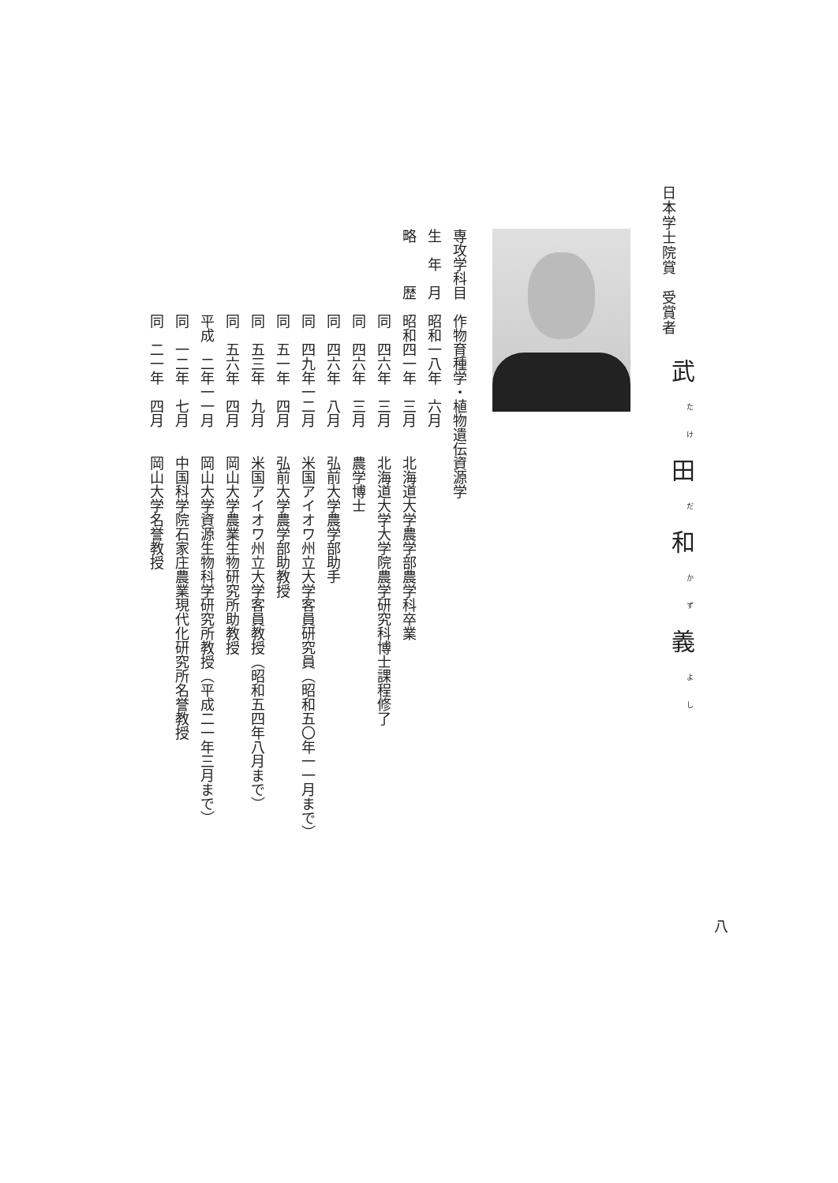日本学士院賞　受賞者
武<sup>たけ</sup>田<sup>だ</sup>和<sup>かず</sup>義<sup>よし</sup>
専攻学科目　作物育種学・植物遺伝資源学
生　年　月　昭和一八年　六月
略　　　歴　昭和四一年　三月　　北海道大学農学部農学科卒業
　　　　　　同　四六年　三月　　北海道大学大学院農学研究科博士課程修了
　　　　　　同　四六年　三月　　農学博士
　　　　　　同　四六年　八月　　弘前大学農学部助手
　　　　　　同　四九年一二月　　米国アイオワ州立大学客員研究員（昭和五〇年一一月まで）
　　　　　　同　五一年　四月　　弘前大学農学部助教授
　　　　　　同　五三年　九月　　米国アイオワ州立大学客員教授（昭和五四年八月まで）
　　　　　　同　五六年　四月　　岡山大学農業生物研究所助教授
　　　　　　平成　二年一一月　　岡山大学資源生物科学研究所教授（平成二一年三月まで）
　　　　　　同　一二年　七月　　中国科学院石家庄農業現代化研究所名誉教授
　　　　　　同　二一年　四月　　岡山大学名誉教授
八